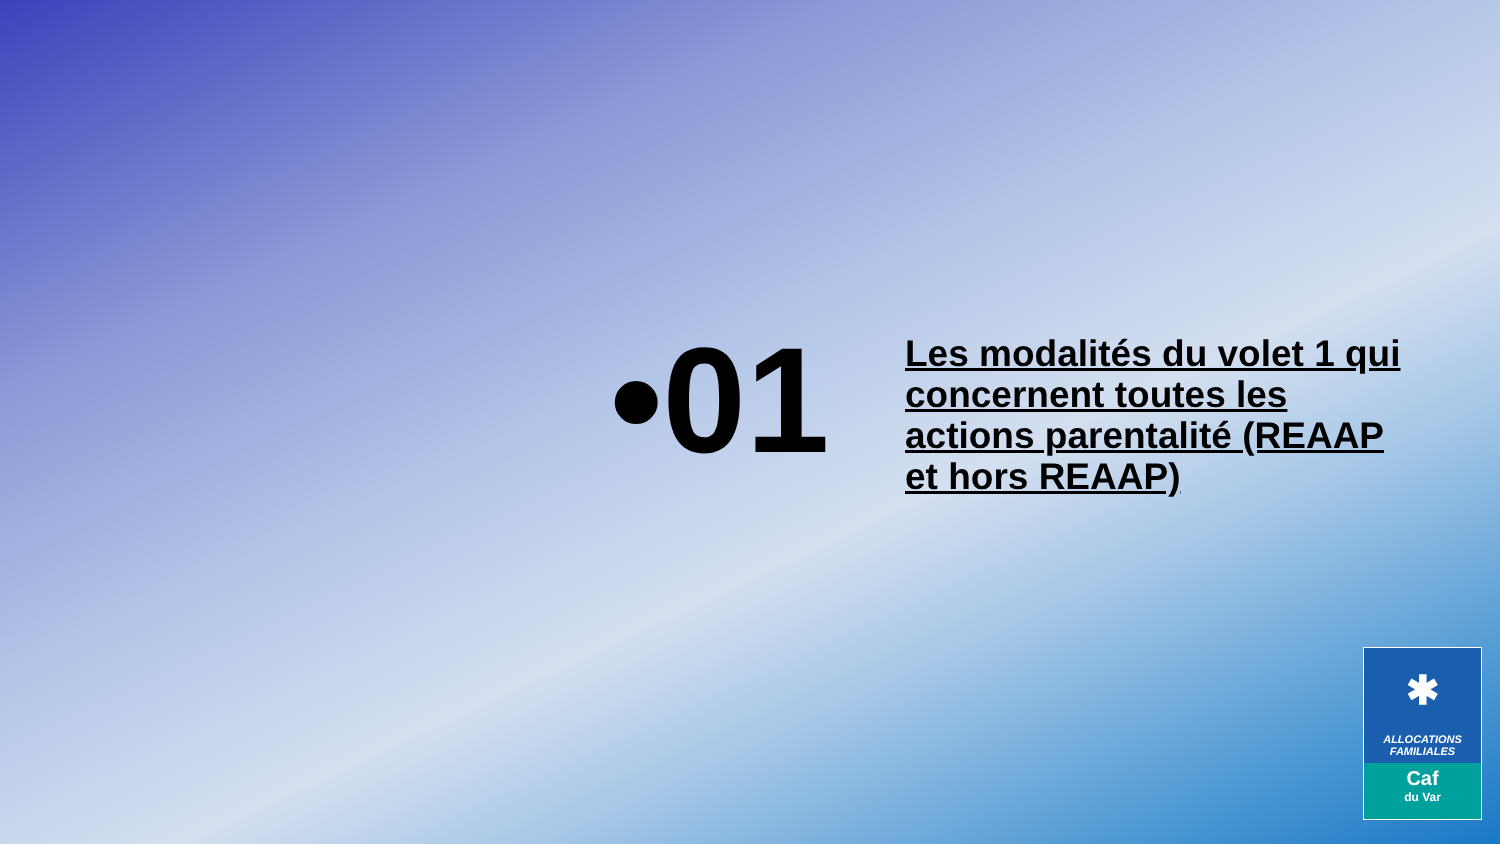•01
Les modalités du volet 1 qui concernent toutes les actions parentalité (REAAP et hors REAAP)
✱
ALLOCATIONS
FAMILIALES
Caf
du Var